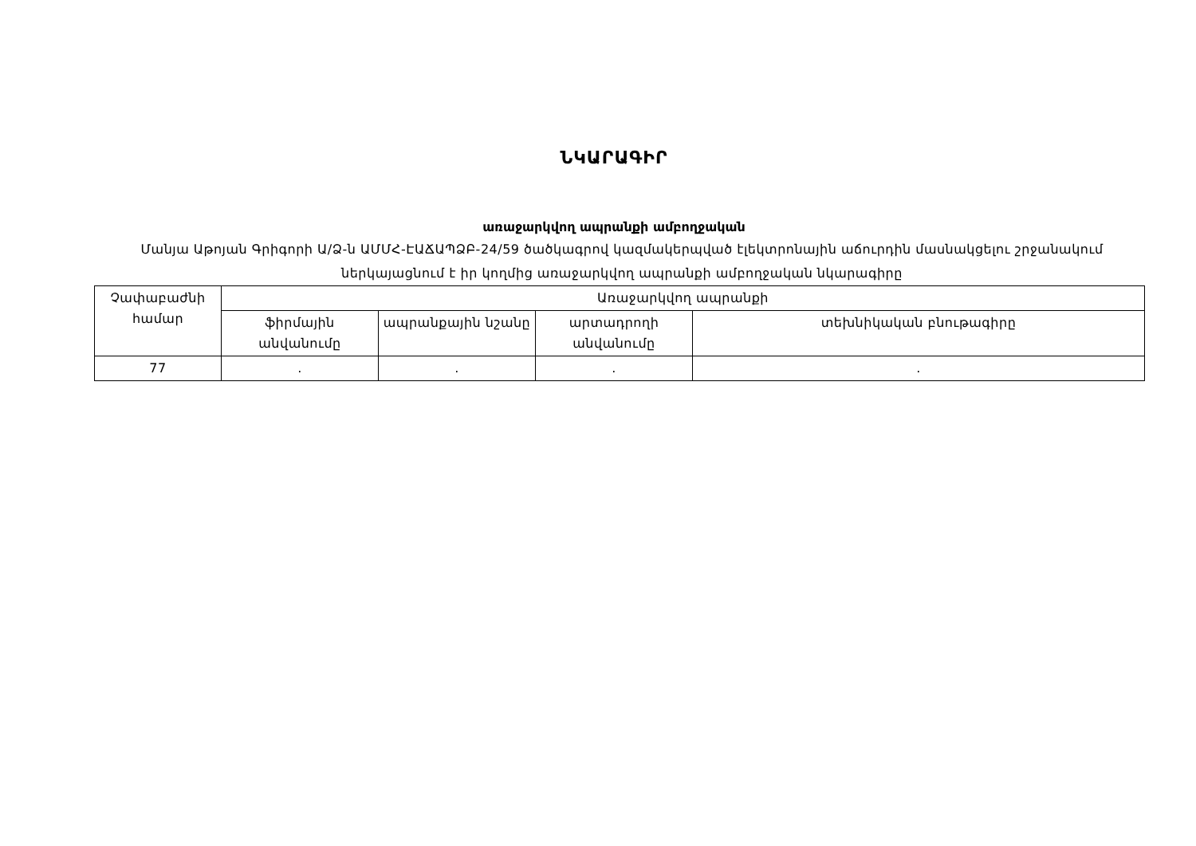ՆԿԱՐԱԳԻՐ
առաջարկվող ապրանքի ամբողջական
Մանյա Աթոյան Գրիգորի Ա/Ձ-ն ԱՄՄՀ-ԷԱՃԱՊՁԲ-24/59 ծածկագրով կազմակերպված էլեկտրոնային աճուրդին մասնակցելու շրջանակում ներկայացնում է իր կողմից առաջարկվող ապրանքի ամբողջական նկարագիրը
| Չափաբաժնի համար | Առաջարկվող ապրանքի | | | |
| --- | --- | --- | --- | --- |
| | ֆիրմային անվանումը | ապրանքային նշանը | արտադրողի անվանումը | տեխնիկական բնութագիրը |
| 77 | . | . | . | . |